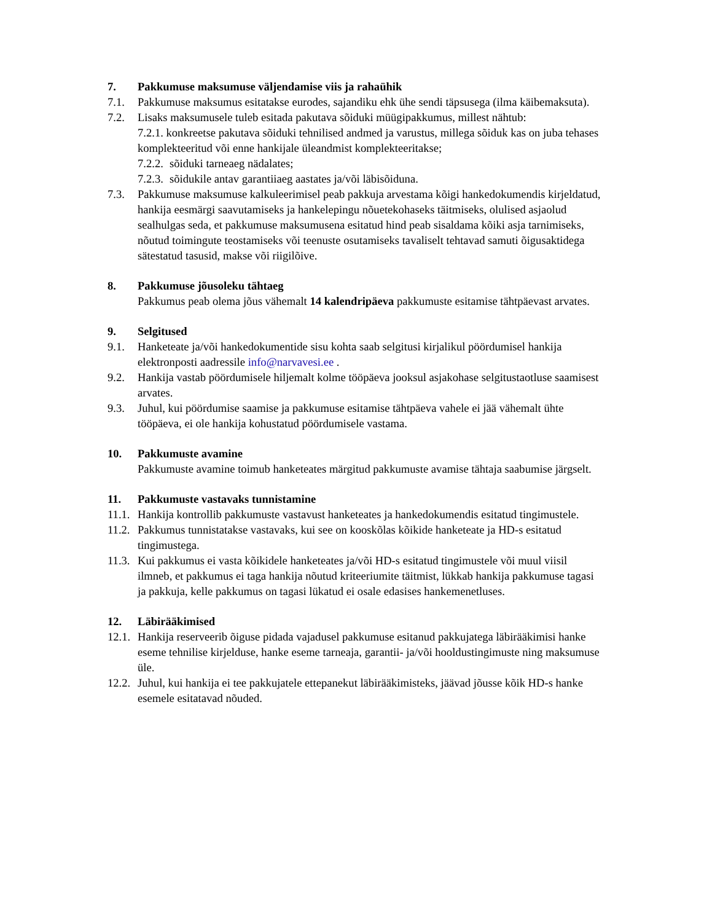7. Pakkumuse maksumuse väljendamise viis ja rahaühik
7.1. Pakkumuse maksumus esitatakse eurodes, sajandiku ehk ühe sendi täpsusega (ilma käibemaksuta).
7.2. Lisaks maksumusele tuleb esitada pakutava sõiduki müügipakkumus, millest nähtub:
7.2.1. konkreetse pakutava sõiduki tehnilised andmed ja varustus, millega sõiduk kas on juba tehases komplekteeritud või enne hankijale üleandmist komplekteeritakse;
7.2.2. sõiduki tarneaeg nädalates;
7.2.3. sõidukile antav garantiiaeg aastates ja/või läbisõiduna.
7.3. Pakkumuse maksumuse kalkuleerimisel peab pakkuja arvestama kõigi hankedokumendis kirjeldatud, hankija eesmärgi saavutamiseks ja hankelepingu nõuetekohaseks täitmiseks, olulised asjaolud sealhulgas seda, et pakkumuse maksumusena esitatud hind peab sisaldama kõiki asja tarnimiseks, nõutud toimingute teostamiseks või teenuste osutamiseks tavaliselt tehtavad samuti õigusaktidega sätestatud tasusid, makse või riigilõive.
8. Pakkumuse jõusoleku tähtaeg
Pakkumus peab olema jõus vähemalt 14 kalendripäeva pakkumuste esitamise tähtpäevast arvates.
9. Selgitused
9.1. Hanketeate ja/või hankedokumentide sisu kohta saab selgitusi kirjalikul pöördumisel hankija elektronposti aadressile info@narvavesi.ee .
9.2. Hankija vastab pöördumisele hiljemalt kolme tööpäeva jooksul asjakohase selgitustaotluse saamisest arvates.
9.3. Juhul, kui pöördumise saamise ja pakkumuse esitamise tähtpäeva vahele ei jää vähemalt ühte tööpäeva, ei ole hankija kohustatud pöördumisele vastama.
10. Pakkumuste avamine
Pakkumuste avamine toimub hanketeates märgitud pakkumuste avamise tähtaja saabumise järgselt.
11. Pakkumuste vastavaks tunnistamine
11.1. Hankija kontrollib pakkumuste vastavust hanketeates ja hankedokumendis esitatud tingimustele.
11.2. Pakkumus tunnistatakse vastavaks, kui see on kooskõlas kõikide hanketeate ja HD-s esitatud tingimustega.
11.3. Kui pakkumus ei vasta kõikidele hanketeates ja/või HD-s esitatud tingimustele või muul viisil ilmneb, et pakkumus ei taga hankija nõutud kriteeriumite täitmist, lükkab hankija pakkumuse tagasi ja pakkuja, kelle pakkumus on tagasi lükatud ei osale edasises hankemenetluses.
12. Läbirääkimised
12.1. Hankija reserveerib õiguse pidada vajadusel pakkumuse esitanud pakkujatega läbirääkimisi hanke eseme tehnilise kirjelduse, hanke eseme tarneaja, garantii- ja/või hooldustingimuste ning maksumuse üle.
12.2. Juhul, kui hankija ei tee pakkujatele ettepanekut läbirääkimisteks, jäävad jõusse kõik HD-s hanke esemele esitatavad nõuded.